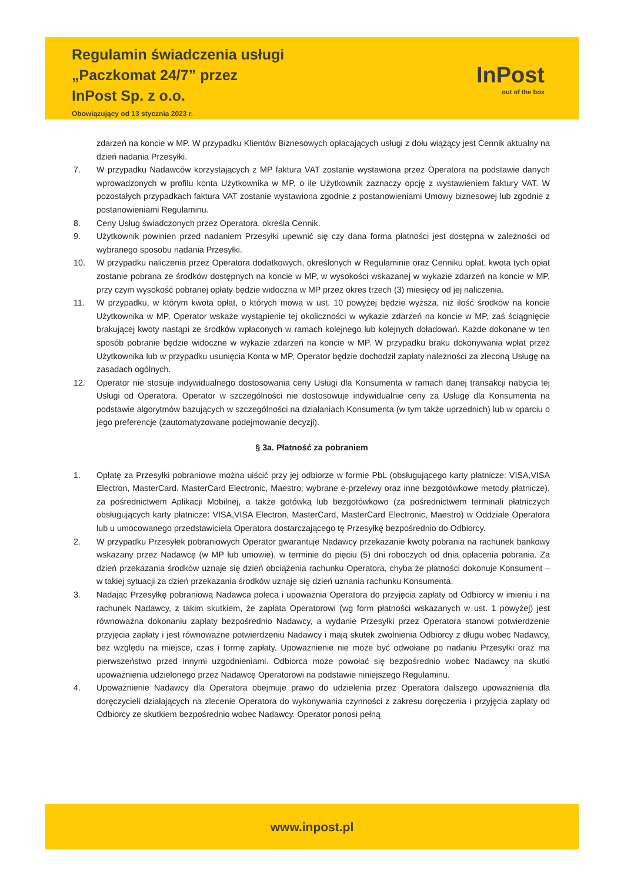Regulamin świadczenia usługi
„Paczkomat 24/7” przez
InPost Sp. z o.o.
Obowiązujący od 13 stycznia 2023 r.
InPost
out of the box
zdarzeń na koncie w MP. W przypadku Klientów Biznesowych opłacających usługi z dołu wiążący jest Cennik aktualny na dzień nadania Przesyłki.
7. W przypadku Nadawców korzystających z MP faktura VAT zostanie wystawiona przez Operatora na podstawie danych wprowadzonych w profilu konta Użytkownika w MP, o ile Użytkownik zaznaczy opcję z wystawieniem faktury VAT. W pozostałych przypadkach faktura VAT zostanie wystawiona zgodnie z postanowieniami Umowy biznesowej lub zgodnie z postanowieniami Regulaminu.
8. Ceny Usług świadczonych przez Operatora, określa Cennik.
9. Użytkownik powinien przed nadaniem Przesyłki upewnić się czy dana forma płatności jest dostępna w zależności od wybranego sposobu nadania Przesyłki.
10. W przypadku naliczenia przez Operatora dodatkowych, określonych w Regulaminie oraz Cenniku opłat, kwota tych opłat zostanie pobrana ze środków dostępnych na koncie w MP, w wysokości wskazanej w wykazie zdarzeń na koncie w MP, przy czym wysokość pobranej opłaty będzie widoczna w MP przez okres trzech (3) miesięcy od jej naliczenia.
11. W przypadku, w którym kwota opłat, o których mowa w ust. 10 powyżej będzie wyższa, niż ilość środków na koncie Użytkownika w MP, Operator wskaże wystąpienie tej okoliczności w wykazie zdarzeń na koncie w MP, zaś ściągnięcie brakującej kwoty nastąpi ze środków wpłaconych w ramach kolejnego lub kolejnych doładowań. Każde dokonane w ten sposób pobranie będzie widoczne w wykazie zdarzeń na koncie w MP. W przypadku braku dokonywania wpłat przez Użytkownika lub w przypadku usunięcia Konta w MP, Operator będzie dochodził zapłaty należności za zleconą Usługę na zasadach ogólnych.
12. Operator nie stosuje indywidualnego dostosowania ceny Usługi dla Konsumenta w ramach danej transakcji nabycia tej Usługi od Operatora. Operator w szczególności nie dostosowuje indywidualnie ceny za Usługę dla Konsumenta na podstawie algorytmów bazujących w szczególności na działaniach Konsumenta (w tym także uprzednich) lub w oparciu o jego preferencje (zautomatyzowane podejmowanie decyzji).
§ 3a. Płatność za pobraniem
1. Opłatę za Przesyłki pobraniowe można uiścić przy jej odbiorze w formie PbL (obsługującego karty płatnicze: VISA,VISA Electron, MasterCard, MasterCard Electronic, Maestro; wybrane e-przelewy oraz inne bezgotówkowe metody płatnicze), za pośrednictwem Aplikacji Mobilnej, a także gotówką lub bezgotówkowo (za pośrednictwem terminali płatniczych obsługujących karty płatnicze: VISA,VISA Electron, MasterCard, MasterCard Electronic, Maestro) w Oddziale Operatora lub u umocowanego przedstawiciela Operatora dostarczającego tę Przesyłkę bezpośrednio do Odbiorcy.
2. W przypadku Przesyłek pobraniowych Operator gwarantuje Nadawcy przekazanie kwoty pobrania na rachunek bankowy wskazany przez Nadawcę (w MP lub umowie), w terminie do pięciu (5) dni roboczych od dnia opłacenia pobrania. Za dzień przekazania środków uznaje się dzień obciążenia rachunku Operatora, chyba że płatności dokonuje Konsument – w takiej sytuacji za dzień przekazania środków uznaje się dzień uznania rachunku Konsumenta.
3. Nadając Przesyłkę pobraniową Nadawca poleca i upoważnia Operatora do przyjęcia zapłaty od Odbiorcy w imieniu i na rachunek Nadawcy, z takim skutkiem, że zapłata Operatorowi (wg form płatności wskazanych w ust. 1 powyżej) jest równoważna dokonaniu zapłaty bezpośrednio Nadawcy, a wydanie Przesyłki przez Operatora stanowi potwierdzenie przyjęcia zapłaty i jest równoważne potwierdzeniu Nadawcy i mają skutek zwolnienia Odbiorcy z długu wobec Nadawcy, bez względu na miejsce, czas i formę zapłaty. Upoważnienie nie może być odwołane po nadaniu Przesyłki oraz ma pierwszeństwo przed innymi uzgodnieniami. Odbiorca może powołać się bezpośrednio wobec Nadawcy na skutki upoważnienia udzielonego przez Nadawcę Operatorowi na podstawie niniejszego Regulaminu.
4. Upoważnienie Nadawcy dla Operatora obejmuje prawo do udzielenia przez Operatora dalszego upoważnienia dla doręczycieli działających na zlecenie Operatora do wykonywania czynności z zakresu doręczenia i przyjęcia zapłaty od Odbiorcy ze skutkiem bezpośrednio wobec Nadawcy. Operator ponosi pełną
www.inpost.pl